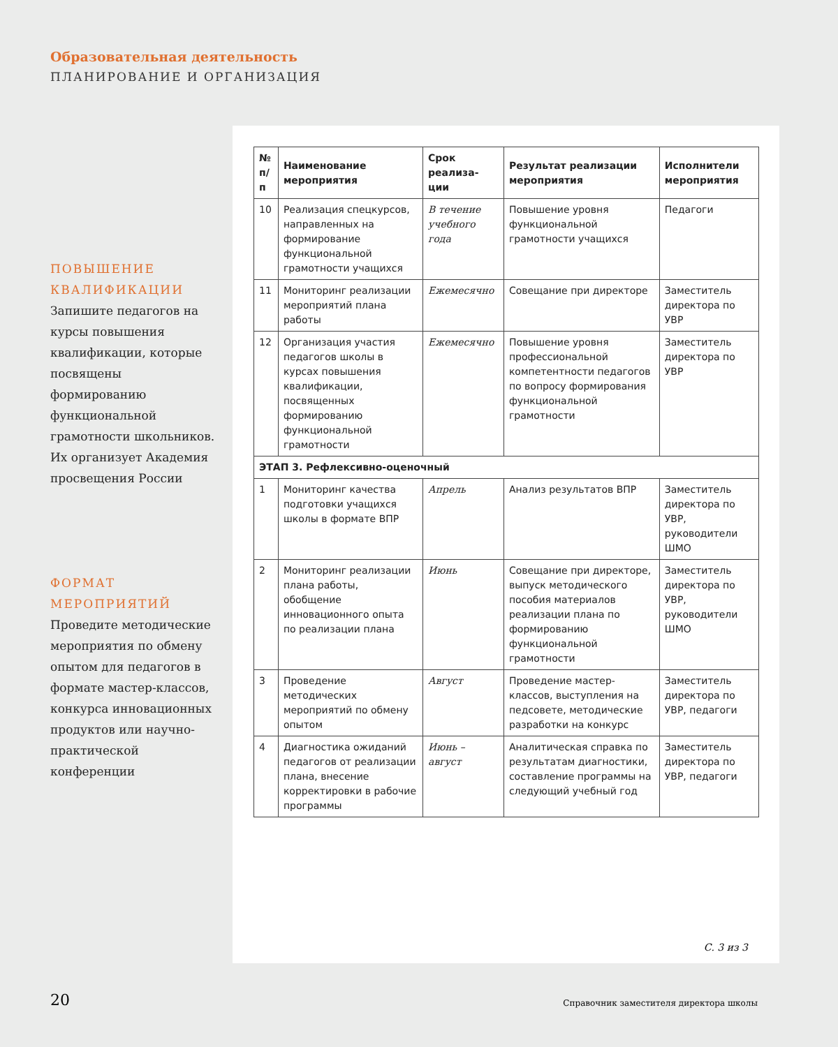Образовательная деятельность
ПЛАНИРОВАНИЕ И ОРГАНИЗАЦИЯ
ПОВЫШЕНИЕ КВАЛИФИКАЦИИ
Запишите педагогов на курсы повышения квалификации, которые посвящены формированию функциональной грамотности школьников. Их организует Академия просвещения России
ФОРМАТ МЕРОПРИЯТИЙ
Проведите методические мероприятия по обмену опытом для педагогов в формате мастер-классов, конкурса инновационных продуктов или научно-практической конференции
| № п/п | Наименование мероприятия | Срок реализа-ции | Результат реализации мероприятия | Исполнители мероприятия |
| --- | --- | --- | --- | --- |
| 10 | Реализация спецкурсов, направленных на формирование функциональной грамотности учащихся | В течение учебного года | Повышение уровня функциональной грамотности учащихся | Педагоги |
| 11 | Мониторинг реализации мероприятий плана работы | Ежемесячно | Совещание при директоре | Заместитель директора по УВР |
| 12 | Организация участия педагогов школы в курсах повышения квалификации, посвященных формированию функциональной грамотности | Ежемесячно | Повышение уровня профессиональной компетентности педагогов по вопросу формирования функциональной грамотности | Заместитель директора по УВР |
| ЭТАП 3. Рефлексивно-оценочный | | | | |
| 1 | Мониторинг качества подготовки учащихся школы в формате ВПР | Апрель | Анализ результатов ВПР | Заместитель директора по УВР, руководители ШМО |
| 2 | Мониторинг реализации плана работы, обобщение инновационного опыта по реализации плана | Июнь | Совещание при директоре, выпуск методического пособия материалов реализации плана по формированию функциональной грамотности | Заместитель директора по УВР, руководители ШМО |
| 3 | Проведение методических мероприятий по обмену опытом | Август | Проведение мастер-классов, выступления на педсовете, методические разработки на конкурс | Заместитель директора по УВР, педагоги |
| 4 | Диагностика ожиданий педагогов от реализации плана, внесение корректировки в рабочие программы | Июнь – август | Аналитическая справка по результатам диагностики, составление программы на следующий учебный год | Заместитель директора по УВР, педагоги |
С. 3 из 3
20
Справочник заместителя директора школы